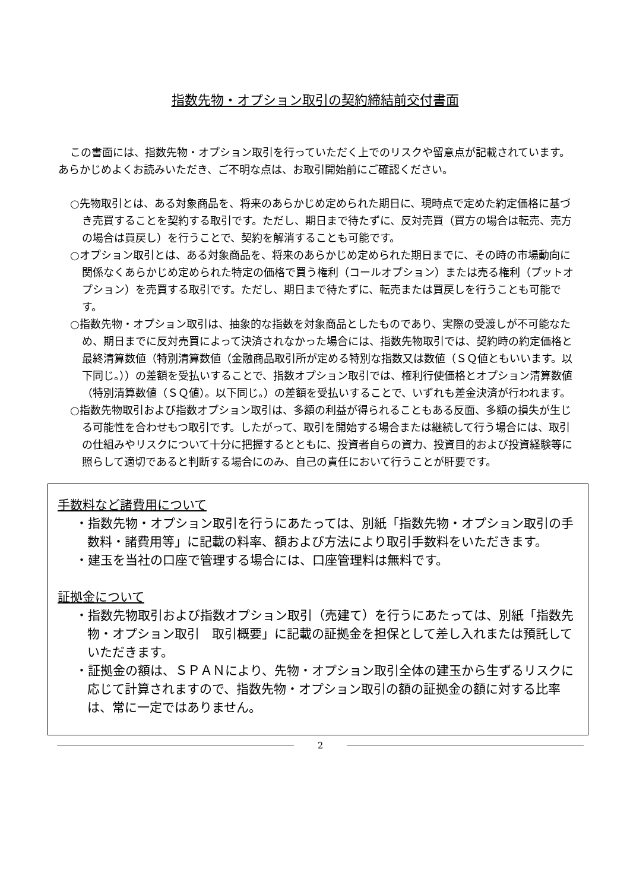指数先物・オプション取引の契約締結前交付書面
この書面には、指数先物・オプション取引を行っていただく上でのリスクや留意点が記載されています。あらかじめよくお読みいただき、ご不明な点は、お取引開始前にご確認ください。
○先物取引とは、ある対象商品を、将来のあらかじめ定められた期日に、現時点で定めた約定価格に基づき売買することを契約する取引です。ただし、期日まで待たずに、反対売買（買方の場合は転売、売方の場合は買戻し）を行うことで、契約を解消することも可能です。
○オプション取引とは、ある対象商品を、将来のあらかじめ定められた期日までに、その時の市場動向に関係なくあらかじめ定められた特定の価格で買う権利（コールオプション）または売る権利（プットオプション）を売買する取引です。ただし、期日まで待たずに、転売または買戻しを行うことも可能です。
○指数先物・オプション取引は、抽象的な指数を対象商品としたものであり、実際の受渡しが不可能なため、期日までに反対売買によって決済されなかった場合には、指数先物取引では、契約時の約定価格と最終清算数値（特別清算数値（金融商品取引所が定める特別な指数又は数値（ＳＱ値ともいいます。以下同じ。））の差額を受払いすることで、指数オプション取引では、権利行使価格とオプション清算数値（特別清算数値（ＳＱ値）。以下同じ。）の差額を受払いすることで、いずれも差金決済が行われます。
○指数先物取引および指数オプション取引は、多額の利益が得られることもある反面、多額の損失が生じる可能性を合わせもつ取引です。したがって、取引を開始する場合または継続して行う場合には、取引の仕組みやリスクについて十分に把握するとともに、投資者自らの資力、投資目的および投資経験等に照らして適切であると判断する場合にのみ、自己の責任において行うことが肝要です。
手数料など諸費用について
・指数先物・オプション取引を行うにあたっては、別紙「指数先物・オプション取引の手数料・諸費用等」に記載の料率、額および方法により取引手数料をいただきます。
・建玉を当社の口座で管理する場合には、口座管理料は無料です。
証拠金について
・指数先物取引および指数オプション取引（売建て）を行うにあたっては、別紙「指数先物・オプション取引　取引概要」に記載の証拠金を担保として差し入れまたは預託していただきます。
・証拠金の額は、ＳＰＡＮにより、先物・オプション取引全体の建玉から生ずるリスクに応じて計算されますので、指数先物・オプション取引の額の証拠金の額に対する比率は、常に一定ではありません。
2